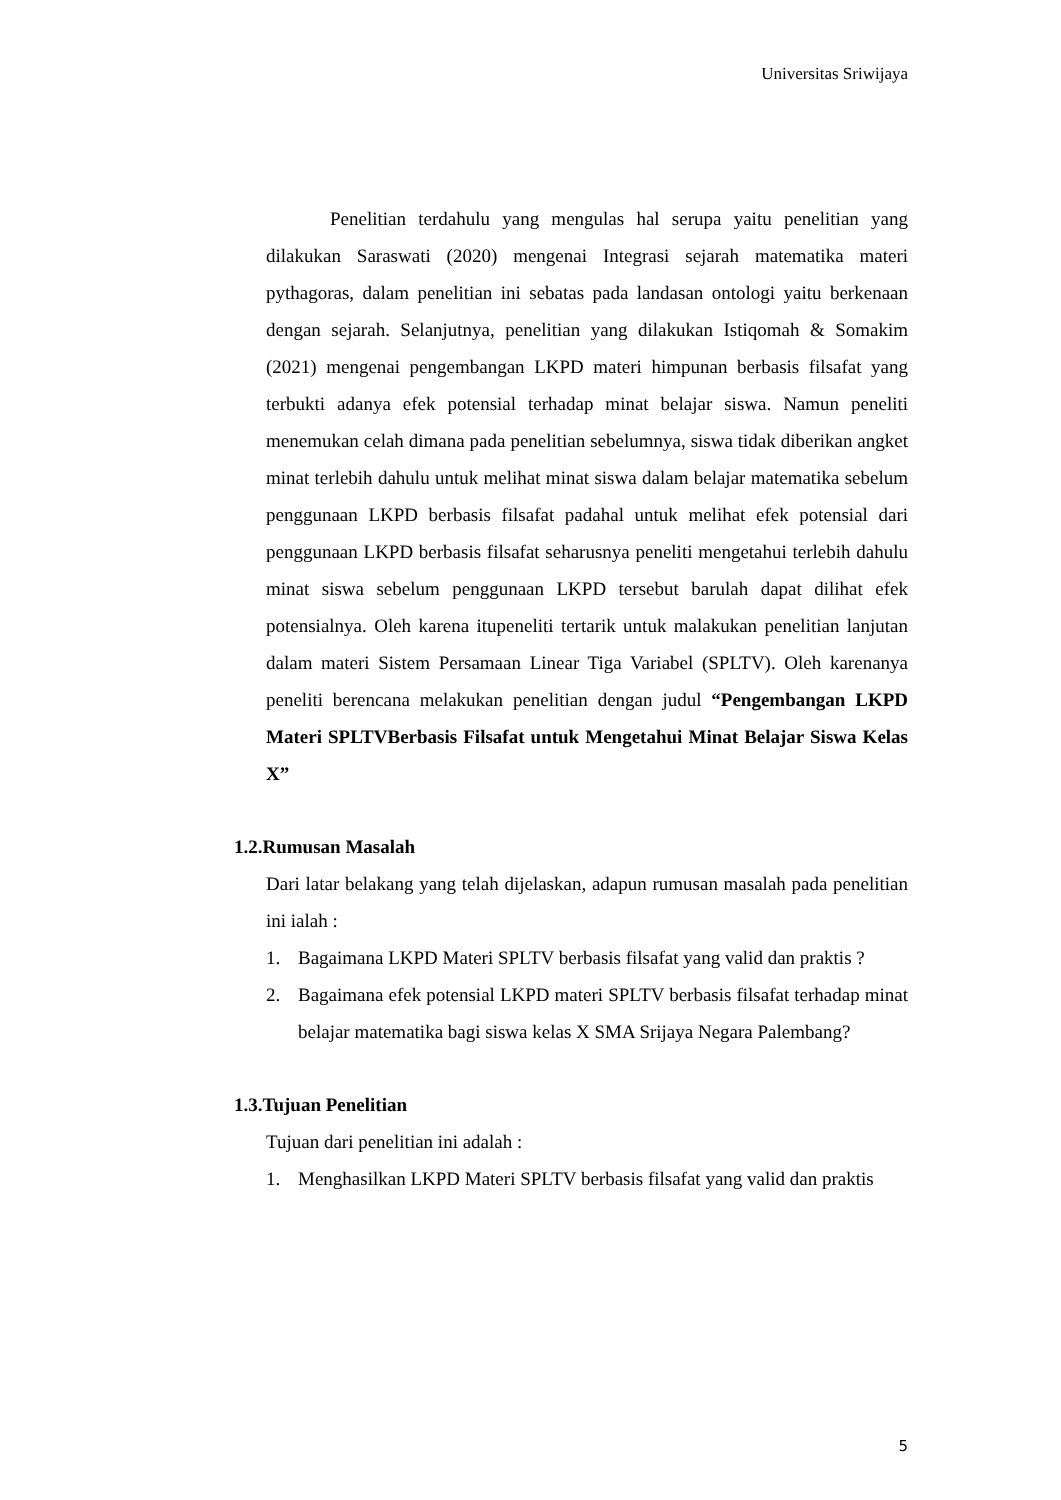Universitas Sriwijaya
Penelitian terdahulu yang mengulas hal serupa yaitu penelitian yang dilakukan Saraswati (2020) mengenai Integrasi sejarah matematika materi pythagoras, dalam penelitian ini sebatas pada landasan ontologi yaitu berkenaan dengan sejarah. Selanjutnya, penelitian yang dilakukan Istiqomah & Somakim (2021) mengenai pengembangan LKPD materi himpunan berbasis filsafat yang terbukti adanya efek potensial terhadap minat belajar siswa. Namun peneliti menemukan celah dimana pada penelitian sebelumnya, siswa tidak diberikan angket minat terlebih dahulu untuk melihat minat siswa dalam belajar matematika sebelum penggunaan LKPD berbasis filsafat padahal untuk melihat efek potensial dari penggunaan LKPD berbasis filsafat seharusnya peneliti mengetahui terlebih dahulu minat siswa sebelum penggunaan LKPD tersebut barulah dapat dilihat efek potensialnya. Oleh karena itupeneliti tertarik untuk malakukan penelitian lanjutan dalam materi Sistem Persamaan Linear Tiga Variabel (SPLTV). Oleh karenanya peneliti berencana melakukan penelitian dengan judul “Pengembangan LKPD Materi SPLTVBerbasis Filsafat untuk Mengetahui Minat Belajar Siswa Kelas X”
1.2.Rumusan Masalah
Dari latar belakang yang telah dijelaskan, adapun rumusan masalah pada penelitian ini ialah :
1. Bagaimana LKPD Materi SPLTV berbasis filsafat yang valid dan praktis ?
2. Bagaimana efek potensial LKPD materi SPLTV berbasis filsafat terhadap minat belajar matematika bagi siswa kelas X SMA Srijaya Negara Palembang?
1.3.Tujuan Penelitian
Tujuan dari penelitian ini adalah :
1. Menghasilkan LKPD Materi SPLTV berbasis filsafat yang valid dan praktis
5